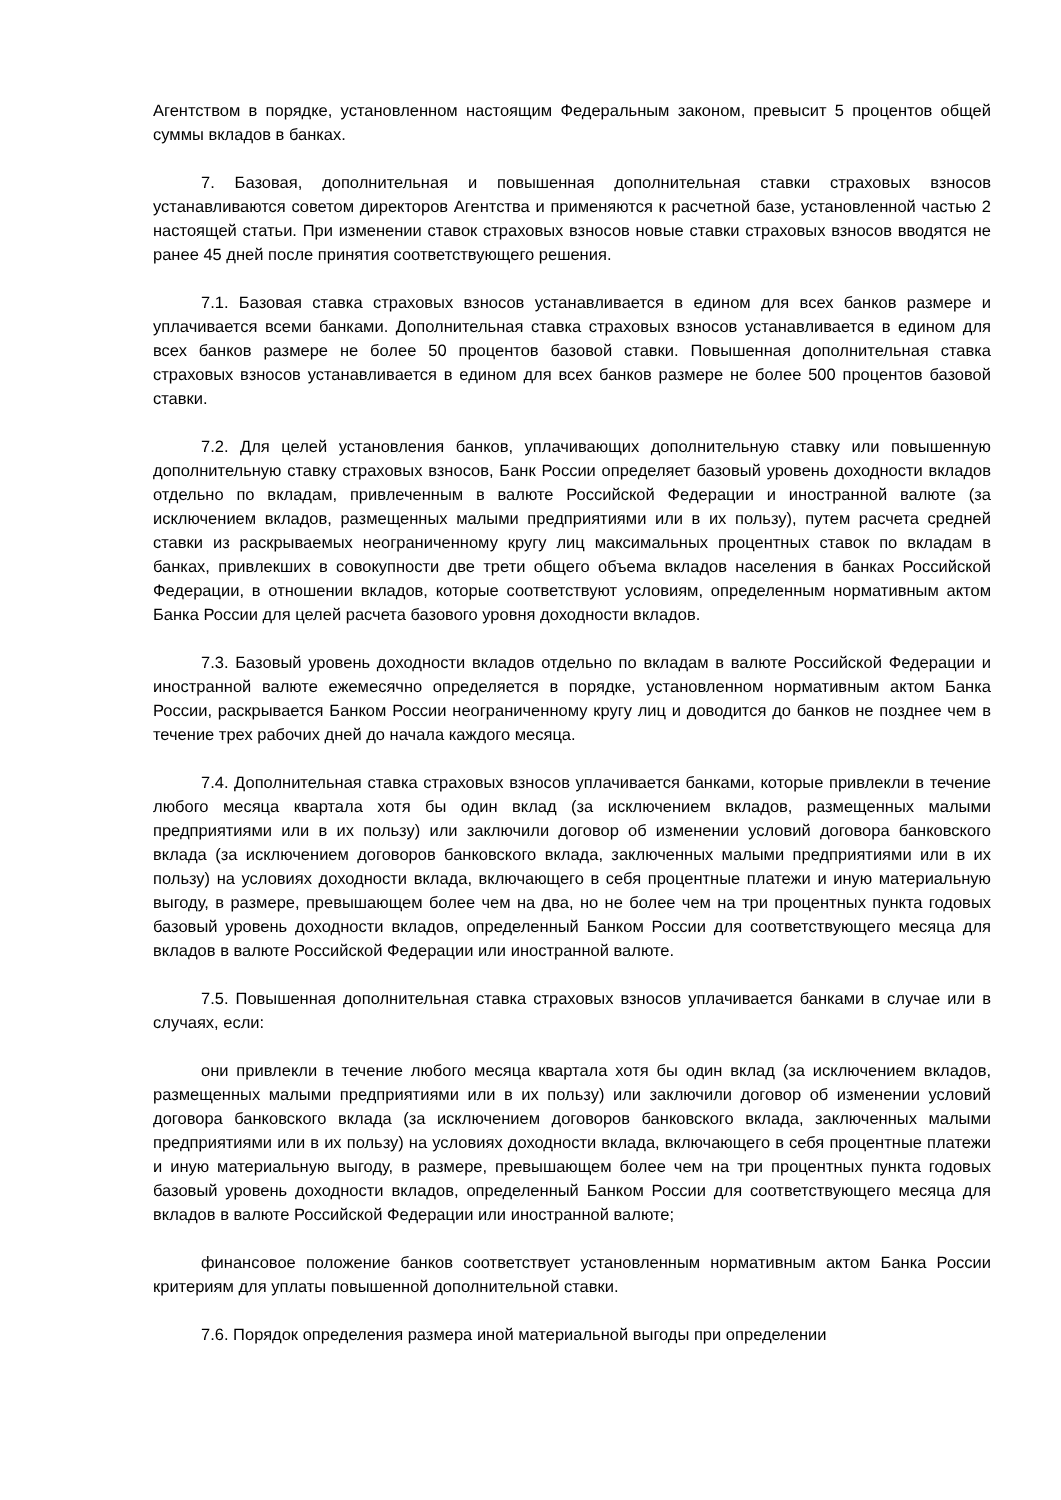Агентством в порядке, установленном настоящим Федеральным законом, превысит 5 процентов общей суммы вкладов в банках.
7. Базовая, дополнительная и повышенная дополнительная ставки страховых взносов устанавливаются советом директоров Агентства и применяются к расчетной базе, установленной частью 2 настоящей статьи. При изменении ставок страховых взносов новые ставки страховых взносов вводятся не ранее 45 дней после принятия соответствующего решения.
7.1. Базовая ставка страховых взносов устанавливается в едином для всех банков размере и уплачивается всеми банками. Дополнительная ставка страховых взносов устанавливается в едином для всех банков размере не более 50 процентов базовой ставки. Повышенная дополнительная ставка страховых взносов устанавливается в едином для всех банков размере не более 500 процентов базовой ставки.
7.2. Для целей установления банков, уплачивающих дополнительную ставку или повышенную дополнительную ставку страховых взносов, Банк России определяет базовый уровень доходности вкладов отдельно по вкладам, привлеченным в валюте Российской Федерации и иностранной валюте (за исключением вкладов, размещенных малыми предприятиями или в их пользу), путем расчета средней ставки из раскрываемых неограниченному кругу лиц максимальных процентных ставок по вкладам в банках, привлекших в совокупности две трети общего объема вкладов населения в банках Российской Федерации, в отношении вкладов, которые соответствуют условиям, определенным нормативным актом Банка России для целей расчета базового уровня доходности вкладов.
7.3. Базовый уровень доходности вкладов отдельно по вкладам в валюте Российской Федерации и иностранной валюте ежемесячно определяется в порядке, установленном нормативным актом Банка России, раскрывается Банком России неограниченному кругу лиц и доводится до банков не позднее чем в течение трех рабочих дней до начала каждого месяца.
7.4. Дополнительная ставка страховых взносов уплачивается банками, которые привлекли в течение любого месяца квартала хотя бы один вклад (за исключением вкладов, размещенных малыми предприятиями или в их пользу) или заключили договор об изменении условий договора банковского вклада (за исключением договоров банковского вклада, заключенных малыми предприятиями или в их пользу) на условиях доходности вклада, включающего в себя процентные платежи и иную материальную выгоду, в размере, превышающем более чем на два, но не более чем на три процентных пункта годовых базовый уровень доходности вкладов, определенный Банком России для соответствующего месяца для вкладов в валюте Российской Федерации или иностранной валюте.
7.5. Повышенная дополнительная ставка страховых взносов уплачивается банками в случае или в случаях, если:
они привлекли в течение любого месяца квартала хотя бы один вклад (за исключением вкладов, размещенных малыми предприятиями или в их пользу) или заключили договор об изменении условий договора банковского вклада (за исключением договоров банковского вклада, заключенных малыми предприятиями или в их пользу) на условиях доходности вклада, включающего в себя процентные платежи и иную материальную выгоду, в размере, превышающем более чем на три процентных пункта годовых базовый уровень доходности вкладов, определенный Банком России для соответствующего месяца для вкладов в валюте Российской Федерации или иностранной валюте;
финансовое положение банков соответствует установленным нормативным актом Банка России критериям для уплаты повышенной дополнительной ставки.
7.6. Порядок определения размера иной материальной выгоды при определении